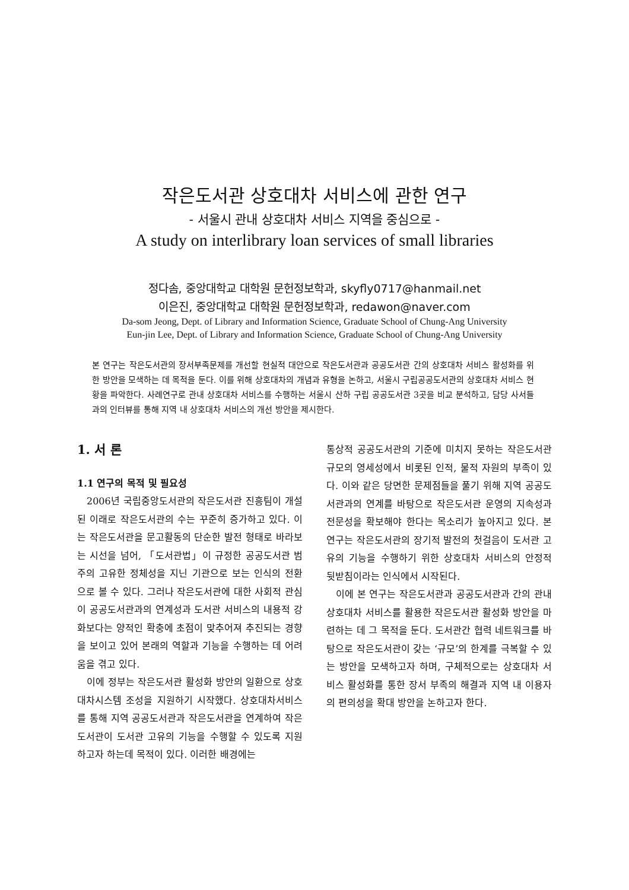작은도서관 상호대차 서비스에 관한 연구
- 서울시 관내 상호대차 서비스 지역을 중심으로 -
A study on interlibrary loan services of small libraries
정다솜, 중앙대학교 대학원 문헌정보학과, skyfly0717@hanmail.net
이은진, 중앙대학교 대학원 문헌정보학과, redawon@naver.com
Da-som Jeong, Dept. of Library and Information Science, Graduate School of Chung-Ang University
Eun-jin Lee, Dept. of Library and Information Science, Graduate School of Chung-Ang University
본 연구는 작은도서관의 장서부족문제를 개선할 현실적 대안으로 작은도서관과 공공도서관 간의 상호대차 서비스 활성화를 위한 방안을 모색하는 데 목적을 둔다. 이를 위해 상호대차의 개념과 유형을 논하고, 서울시 구립공공도서관의 상호대차 서비스 현황을 파악한다. 사례연구로 관내 상호대차 서비스를 수행하는 서울시 산하 구립 공공도서관 3곳을 비교 분석하고, 담당 사서들과의 인터뷰를 통해 지역 내 상호대차 서비스의 개선 방안을 제시한다.
1. 서 론
1.1 연구의 목적 및 필요성
2006년 국립중앙도서관의 작은도서관 진흥팀이 개설된 이래로 작은도서관의 수는 꾸준히 증가하고 있다. 이는 작은도서관을 문고활동의 단순한 발전 형태로 바라보는 시선을 넘어, 「도서관법」이 규정한 공공도서관 범주의 고유한 정체성을 지닌 기관으로 보는 인식의 전환으로 볼 수 있다. 그러나 작은도서관에 대한 사회적 관심이 공공도서관과의 연계성과 도서관 서비스의 내용적 강화보다는 양적인 확충에 초점이 맞추어져 추진되는 경향을 보이고 있어 본래의 역할과 기능을 수행하는 데 어려움을 겪고 있다.
이에 정부는 작은도서관 활성화 방안의 일환으로 상호대차시스템 조성을 지원하기 시작했다. 상호대차서비스를 통해 지역 공공도서관과 작은도서관을 연계하여 작은도서관이 도서관 고유의 기능을 수행할 수 있도록 지원하고자 하는데 목적이 있다. 이러한 배경에는
통상적 공공도서관의 기준에 미치지 못하는 작은도서관 규모의 영세성에서 비롯된 인적, 물적 자원의 부족이 있다. 이와 같은 당면한 문제점들을 풀기 위해 지역 공공도서관과의 연계를 바탕으로 작은도서관 운영의 지속성과 전문성을 확보해야 한다는 목소리가 높아지고 있다. 본 연구는 작은도서관의 장기적 발전의 첫걸음이 도서관 고유의 기능을 수행하기 위한 상호대차 서비스의 안정적 뒷받침이라는 인식에서 시작된다.
이에 본 연구는 작은도서관과 공공도서관과 간의 관내 상호대차 서비스를 활용한 작은도서관 활성화 방안을 마련하는 데 그 목적을 둔다. 도서관간 협력 네트워크를 바탕으로 작은도서관이 갖는 ‘규모’의 한계를 극복할 수 있는 방안을 모색하고자 하며, 구체적으로는 상호대차 서비스 활성화를 통한 장서 부족의 해결과 지역 내 이용자의 편의성을 확대 방안을 논하고자 한다.